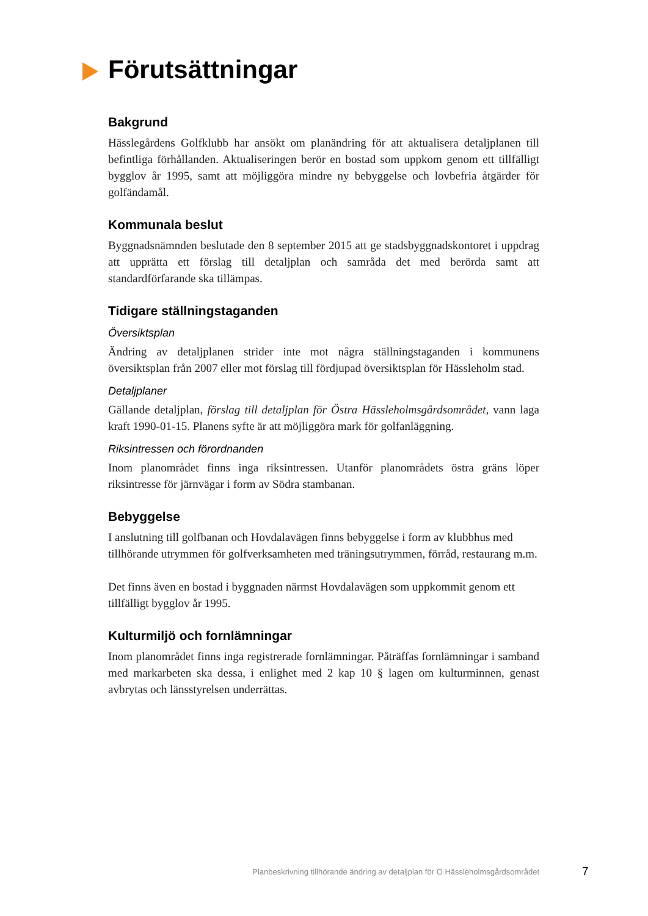Förutsättningar
Bakgrund
Hässlegårdens Golfklubb har ansökt om planändring för att aktualisera detaljplanen till befintliga förhållanden. Aktualiseringen berör en bostad som uppkom genom ett tillfälligt bygglov år 1995, samt att möjliggöra mindre ny bebyggelse och lovbefria åtgärder för golfändamål.
Kommunala beslut
Byggnadsnämnden beslutade den 8 september 2015 att ge stadsbyggnadskontoret i uppdrag att upprätta ett förslag till detaljplan och samråda det med berörda samt att standardförfarande ska tillämpas.
Tidigare ställningstaganden
Översiktsplan
Ändring av detaljplanen strider inte mot några ställningstaganden i kommunens översiktsplan från 2007 eller mot förslag till fördjupad översiktsplan för Hässleholm stad.
Detaljplaner
Gällande detaljplan, förslag till detaljplan för Östra Hässleholmsgårdsområdet, vann laga kraft 1990-01-15. Planens syfte är att möjliggöra mark för golfanläggning.
Riksintressen och förordnanden
Inom planområdet finns inga riksintressen. Utanför planområdets östra gräns löper riksintresse för järnvägar i form av Södra stambanan.
Bebyggelse
I anslutning till golfbanan och Hovdalavägen finns bebyggelse i form av klubbhus med tillhörande utrymmen för golfverksamheten med träningsutrymmen, förråd, restaurang m.m.
Det finns även en bostad i byggnaden närmst Hovdalavägen som uppkommit genom ett tillfälligt bygglov år 1995.
Kulturmiljö och fornlämningar
Inom planområdet finns inga registrerade fornlämningar. Påträffas fornlämningar i samband med markarbeten ska dessa, i enlighet med 2 kap 10 § lagen om kulturminnen, genast avbrytas och länsstyrelsen underrättas.
Planbeskrivning tillhörande ändring av detaljplan för Ö Hässleholmsgårdsområdet 7